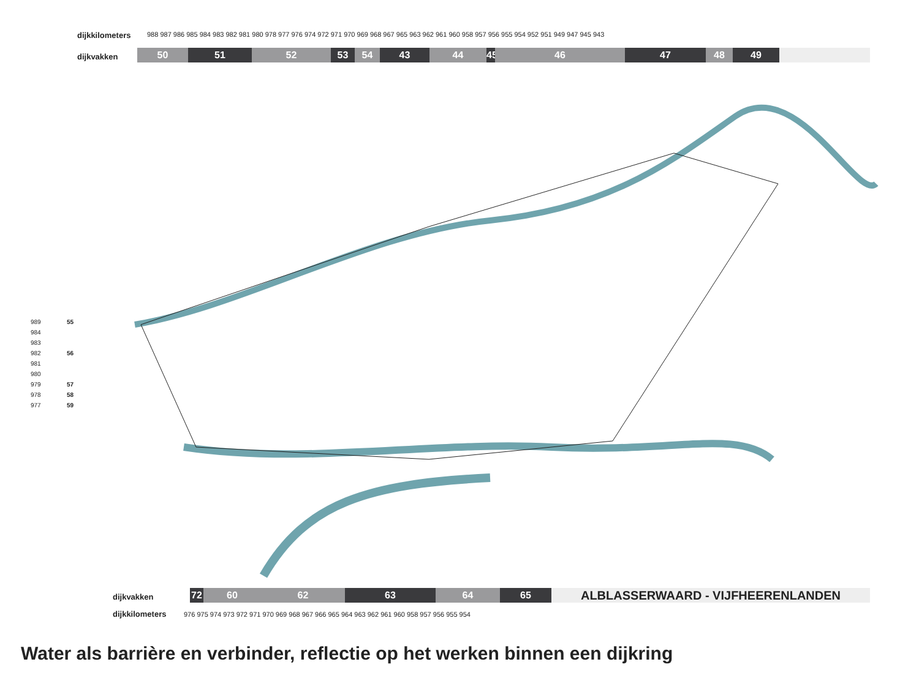dijkkilometers
988 987 986 985 984 983 982 981 980 978 977 976 974 972 971 970 969 968 967 965 963 962 961 960 958 957 956 955 954 952 951 949 947 945 943
dijkvakken
50 51 52 53 54 43 44 45
46 47 48 49
989 55
984
983
982 56
981
980
979 57
978 58
977 59
dijkvakken
72 60 62 63 64 65
ALBLASSERWAARD - VIJFHEERENLANDEN
dijkkilometers
976 975 974 973 972 971 970 969 968 967 966 965 964 963 962 961 960 958 957 956 955 954
Water als barrière en verbinder, reflectie op het werken binnen een dijkring